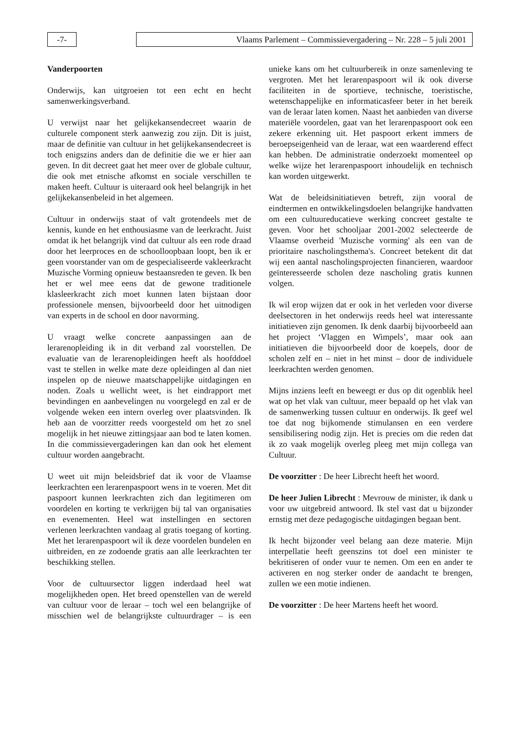-7- Vlaams Parlement – Commissievergadering – Nr. 228 – 5 juli 2001
Vanderpoorten
Onderwijs, kan uitgroeien tot een echt en hecht samenwerkingsverband.
U verwijst naar het gelijkekansendecreet waarin de culturele component sterk aanwezig zou zijn. Dit is juist, maar de definitie van cultuur in het gelijkekansendecreet is toch enigszins anders dan de definitie die we er hier aan geven. In dit decreet gaat het meer over de globale cultuur, die ook met etnische afkomst en sociale verschillen te maken heeft. Cultuur is uiteraard ook heel belangrijk in het gelijkekansenbeleid in het algemeen.
Cultuur in onderwijs staat of valt grotendeels met de kennis, kunde en het enthousiasme van de leerkracht. Juist omdat ik het belangrijk vind dat cultuur als een rode draad door het leerproces en de schoolloopbaan loopt, ben ik er geen voorstander van om de gespecialiseerde vakleerkracht Muzische Vorming opnieuw bestaansreden te geven. Ik ben het er wel mee eens dat de gewone traditionele klasleerkracht zich moet kunnen laten bijstaan door professionele mensen, bijvoorbeeld door het uitnodigen van experts in de school en door navorming.
U vraagt welke concrete aanpassingen aan de lerarenopleiding ik in dit verband zal voorstellen. De evaluatie van de lerarenopleidingen heeft als hoofddoel vast te stellen in welke mate deze opleidingen al dan niet inspelen op de nieuwe maatschappelijke uitdagingen en noden. Zoals u wellicht weet, is het eindrapport met bevindingen en aanbevelingen nu voorgelegd en zal er de volgende weken een intern overleg over plaatsvinden. Ik heb aan de voorzitter reeds voorgesteld om het zo snel mogelijk in het nieuwe zittingsjaar aan bod te laten komen. In die commissievergaderingen kan dan ook het element cultuur worden aangebracht.
U weet uit mijn beleidsbrief dat ik voor de Vlaamse leerkrachten een lerarenpaspoort wens in te voeren. Met dit paspoort kunnen leerkrachten zich dan legitimeren om voordelen en korting te verkrijgen bij tal van organisaties en evenementen. Heel wat instellingen en sectoren verlenen leerkrachten vandaag al gratis toegang of korting. Met het lerarenpaspoort wil ik deze voordelen bundelen en uitbreiden, en ze zodoende gratis aan alle leerkrachten ter beschikking stellen.
Voor de cultuursector liggen inderdaad heel wat mogelijkheden open. Het breed openstellen van de wereld van cultuur voor de leraar – toch wel een belangrijke of misschien wel de belangrijkste cultuurdrager – is een unieke kans om het cultuurbereik in onze samenleving te vergroten. Met het lerarenpaspoort wil ik ook diverse faciliteiten in de sportieve, technische, toeristische, wetenschappelijke en informaticasfeer beter in het bereik van de leraar laten komen. Naast het aanbieden van diverse materiële voordelen, gaat van het lerarenpaspoort ook een zekere erkenning uit. Het paspoort erkent immers de beroepseigenheid van de leraar, wat een waarderend effect kan hebben. De administratie onderzoekt momenteel op welke wijze het lerarenpaspoort inhoudelijk en technisch kan worden uitgewerkt.
Wat de beleidsinitiatieven betreft, zijn vooral de eindtermen en ontwikkelingsdoelen belangrijke handvatten om een cultuureducatieve werking concreet gestalte te geven. Voor het schooljaar 2001-2002 selecteerde de Vlaamse overheid 'Muzische vorming' als een van de prioritaire nascholingsthema's. Concreet betekent dit dat wij een aantal nascholingsprojecten financieren, waardoor geïnteresseerde scholen deze nascholing gratis kunnen volgen.
Ik wil erop wijzen dat er ook in het verleden voor diverse deelsectoren in het onderwijs reeds heel wat interessante initiatieven zijn genomen. Ik denk daarbij bijvoorbeeld aan het project ‘Vlaggen en Wimpels’, maar ook aan initiatieven die bijvoorbeeld door de koepels, door de scholen zelf en – niet in het minst – door de individuele leerkrachten werden genomen.
Mijns inziens leeft en beweegt er dus op dit ogenblik heel wat op het vlak van cultuur, meer bepaald op het vlak van de samenwerking tussen cultuur en onderwijs. Ik geef wel toe dat nog bijkomende stimulansen en een verdere sensibilisering nodig zijn. Het is precies om die reden dat ik zo vaak mogelijk overleg pleeg met mijn collega van Cultuur.
De voorzitter : De heer Librecht heeft het woord.
De heer Julien Librecht : Mevrouw de minister, ik dank u voor uw uitgebreid antwoord. Ik stel vast dat u bijzonder ernstig met deze pedagogische uitdagingen begaan bent.
Ik hecht bijzonder veel belang aan deze materie. Mijn interpellatie heeft geenszins tot doel een minister te bekritiseren of onder vuur te nemen. Om een en ander te activeren en nog sterker onder de aandacht te brengen, zullen we een motie indienen.
De voorzitter : De heer Martens heeft het woord.